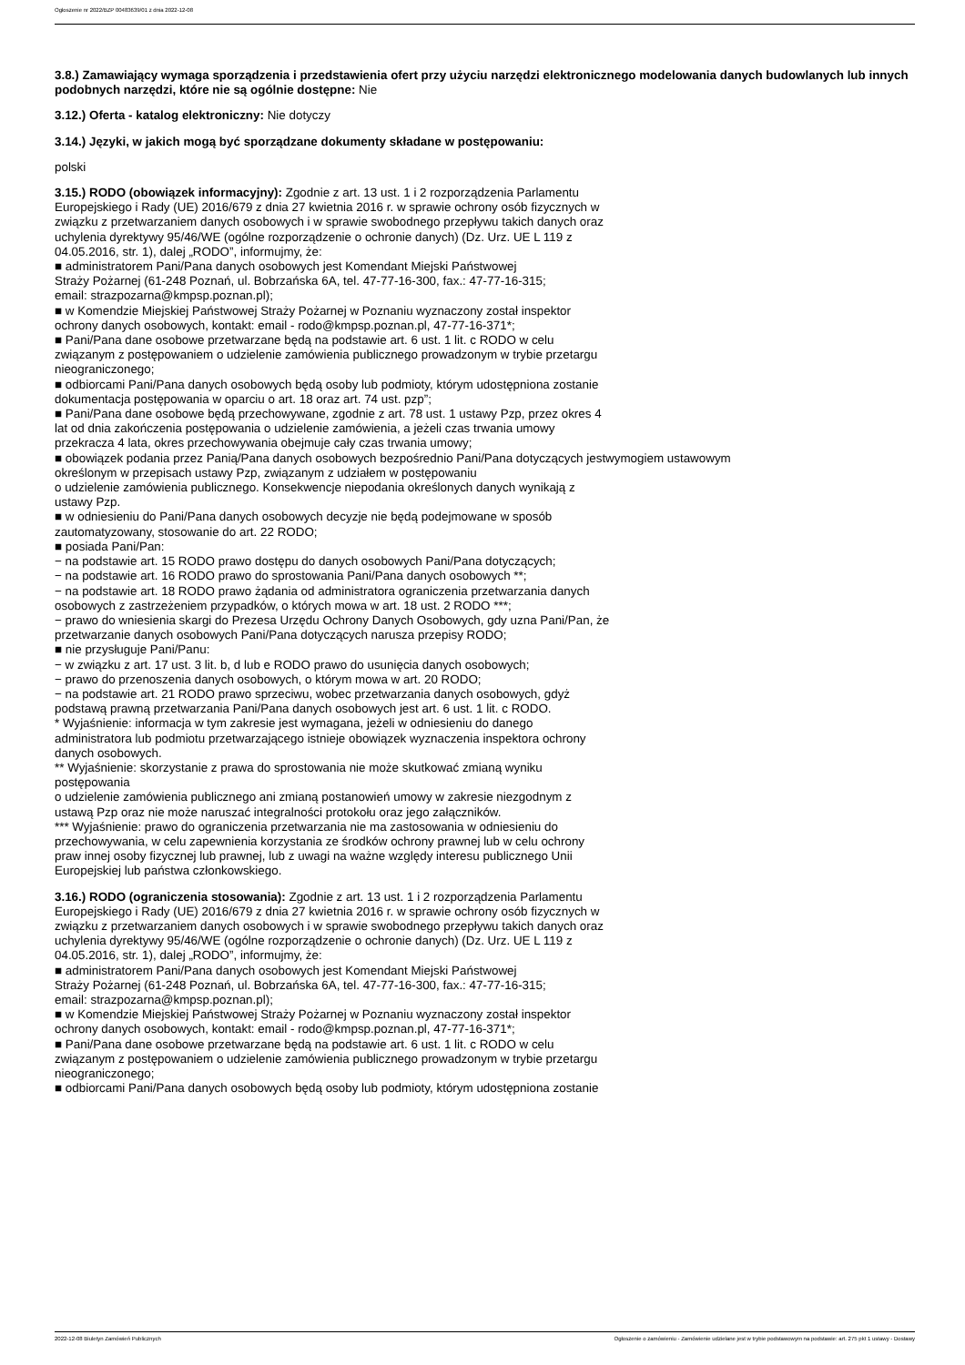Ogłoszenie nr 2022/BZP 00483639/01 z dnia 2022-12-08
3.8.) Zamawiający wymaga sporządzenia i przedstawienia ofert przy użyciu narzędzi elektronicznego modelowania danych budowlanych lub innych podobnych narzędzi, które nie są ogólnie dostępne: Nie
3.12.) Oferta - katalog elektroniczny: Nie dotyczy
3.14.) Języki, w jakich mogą być sporządzane dokumenty składane w postępowaniu:
polski
3.15.) RODO (obowiązek informacyjny): Zgodnie z art. 13 ust. 1 i 2 rozporządzenia Parlamentu
Europejskiego i Rady (UE) 2016/679 z dnia 27 kwietnia 2016 r. w sprawie ochrony osób fizycznych w
związku z przetwarzaniem danych osobowych i w sprawie swobodnego przepływu takich danych oraz
uchylenia dyrektywy 95/46/WE (ogólne rozporządzenie o ochronie danych) (Dz. Urz. UE L 119 z
04.05.2016, str. 1), dalej „RODO”, informujmy, że:
■ administratorem Pani/Pana danych osobowych jest Komendant Miejski Państwowej
Straży Pożarnej (61-248 Poznań, ul. Bobrzańska 6A, tel. 47-77-16-300, fax.: 47-77-16-315;
email: strazpozarna@kmpsp.poznan.pl);
■ w Komendzie Miejskiej Państwowej Straży Pożarnej w Poznaniu wyznaczony został inspektor
ochrony danych osobowych, kontakt: email - rodo@kmpsp.poznan.pl, 47-77-16-371*;
■ Pani/Pana dane osobowe przetwarzane będą na podstawie art. 6 ust. 1 lit. c RODO w celu
związanym z postępowaniem o udzielenie zamówienia publicznego prowadzonym w trybie przetargu
nieograniczonego;
■ odbiorcami Pani/Pana danych osobowych będą osoby lub podmioty, którym udostępniona zostanie
dokumentacja postępowania w oparciu o art. 18 oraz art. 74 ust. pzp”;
■ Pani/Pana dane osobowe będą przechowywane, zgodnie z art. 78 ust. 1 ustawy Pzp, przez okres 4
lat od dnia zakończenia postępowania o udzielenie zamówienia, a jeżeli czas trwania umowy
przekracza 4 lata, okres przechowywania obejmuje cały czas trwania umowy;
■ obowiązek podania przez Panią/Pana danych osobowych bezpośrednio Pani/Pana dotyczących jestwymogiem ustawowym
określonym w przepisach ustawy Pzp, związanym z udziałem w postępowaniu
o udzielenie zamówienia publicznego. Konsekwencje niepodania określonych danych wynikają z
ustawy Pzp.
■ w odniesieniu do Pani/Pana danych osobowych decyzje nie będą podejmowane w sposób
zautomatyzowany, stosowanie do art. 22 RODO;
■ posiada Pani/Pan:
− na podstawie art. 15 RODO prawo dostępu do danych osobowych Pani/Pana dotyczących;
− na podstawie art. 16 RODO prawo do sprostowania Pani/Pana danych osobowych **;
− na podstawie art. 18 RODO prawo żądania od administratora ograniczenia przetwarzania danych
osobowych z zastrzeżeniem przypadków, o których mowa w art. 18 ust. 2 RODO ***;
− prawo do wniesienia skargi do Prezesa Urzędu Ochrony Danych Osobowych, gdy uzna Pani/Pan, że
przetwarzanie danych osobowych Pani/Pana dotyczących narusza przepisy RODO;
■ nie przysługuje Pani/Panu:
− w związku z art. 17 ust. 3 lit. b, d lub e RODO prawo do usunięcia danych osobowych;
− prawo do przenoszenia danych osobowych, o którym mowa w art. 20 RODO;
− na podstawie art. 21 RODO prawo sprzeciwu, wobec przetwarzania danych osobowych, gdyż
podstawą prawną przetwarzania Pani/Pana danych osobowych jest art. 6 ust. 1 lit. c RODO.
* Wyjaśnienie: informacja w tym zakresie jest wymagana, jeżeli w odniesieniu do danego
administratora lub podmiotu przetwarzającego istnieje obowiązek wyznaczenia inspektora ochrony
danych osobowych.
** Wyjaśnienie: skorzystanie z prawa do sprostowania nie może skutkować zmianą wyniku
postępowania
o udzielenie zamówienia publicznego ani zmianą postanowień umowy w zakresie niezgodnym z
ustawą Pzp oraz nie może naruszać integralności protokołu oraz jego załączników.
*** Wyjaśnienie: prawo do ograniczenia przetwarzania nie ma zastosowania w odniesieniu do
przechowywania, w celu zapewnienia korzystania ze środków ochrony prawnej lub w celu ochrony
praw innej osoby fizycznej lub prawnej, lub z uwagi na ważne względy interesu publicznego Unii
Europejskiej lub państwa członkowskiego.
3.16.) RODO (ograniczenia stosowania): Zgodnie z art. 13 ust. 1 i 2 rozporządzenia Parlamentu
Europejskiego i Rady (UE) 2016/679 z dnia 27 kwietnia 2016 r. w sprawie ochrony osób fizycznych w
związku z przetwarzaniem danych osobowych i w sprawie swobodnego przepływu takich danych oraz
uchylenia dyrektywy 95/46/WE (ogólne rozporządzenie o ochronie danych) (Dz. Urz. UE L 119 z
04.05.2016, str. 1), dalej „RODO”, informujmy, że:
■ administratorem Pani/Pana danych osobowych jest Komendant Miejski Państwowej
Straży Pożarnej (61-248 Poznań, ul. Bobrzańska 6A, tel. 47-77-16-300, fax.: 47-77-16-315;
email: strazpozarna@kmpsp.poznan.pl);
■ w Komendzie Miejskiej Państwowej Straży Pożarnej w Poznaniu wyznaczony został inspektor
ochrony danych osobowych, kontakt: email - rodo@kmpsp.poznan.pl, 47-77-16-371*;
■ Pani/Pana dane osobowe przetwarzane będą na podstawie art. 6 ust. 1 lit. c RODO w celu
związanym z postępowaniem o udzielenie zamówienia publicznego prowadzonym w trybie przetargu
nieograniczonego;
■ odbiorcami Pani/Pana danych osobowych będą osoby lub podmioty, którym udostępniona zostanie
2022-12-08 Biuletyn Zamówień Publicznych Ogłoszenie o zamówieniu - Zamówienie udzielane jest w trybie podstawowym na podstawie: art. 275 pkt 1 ustawy - Dostawy